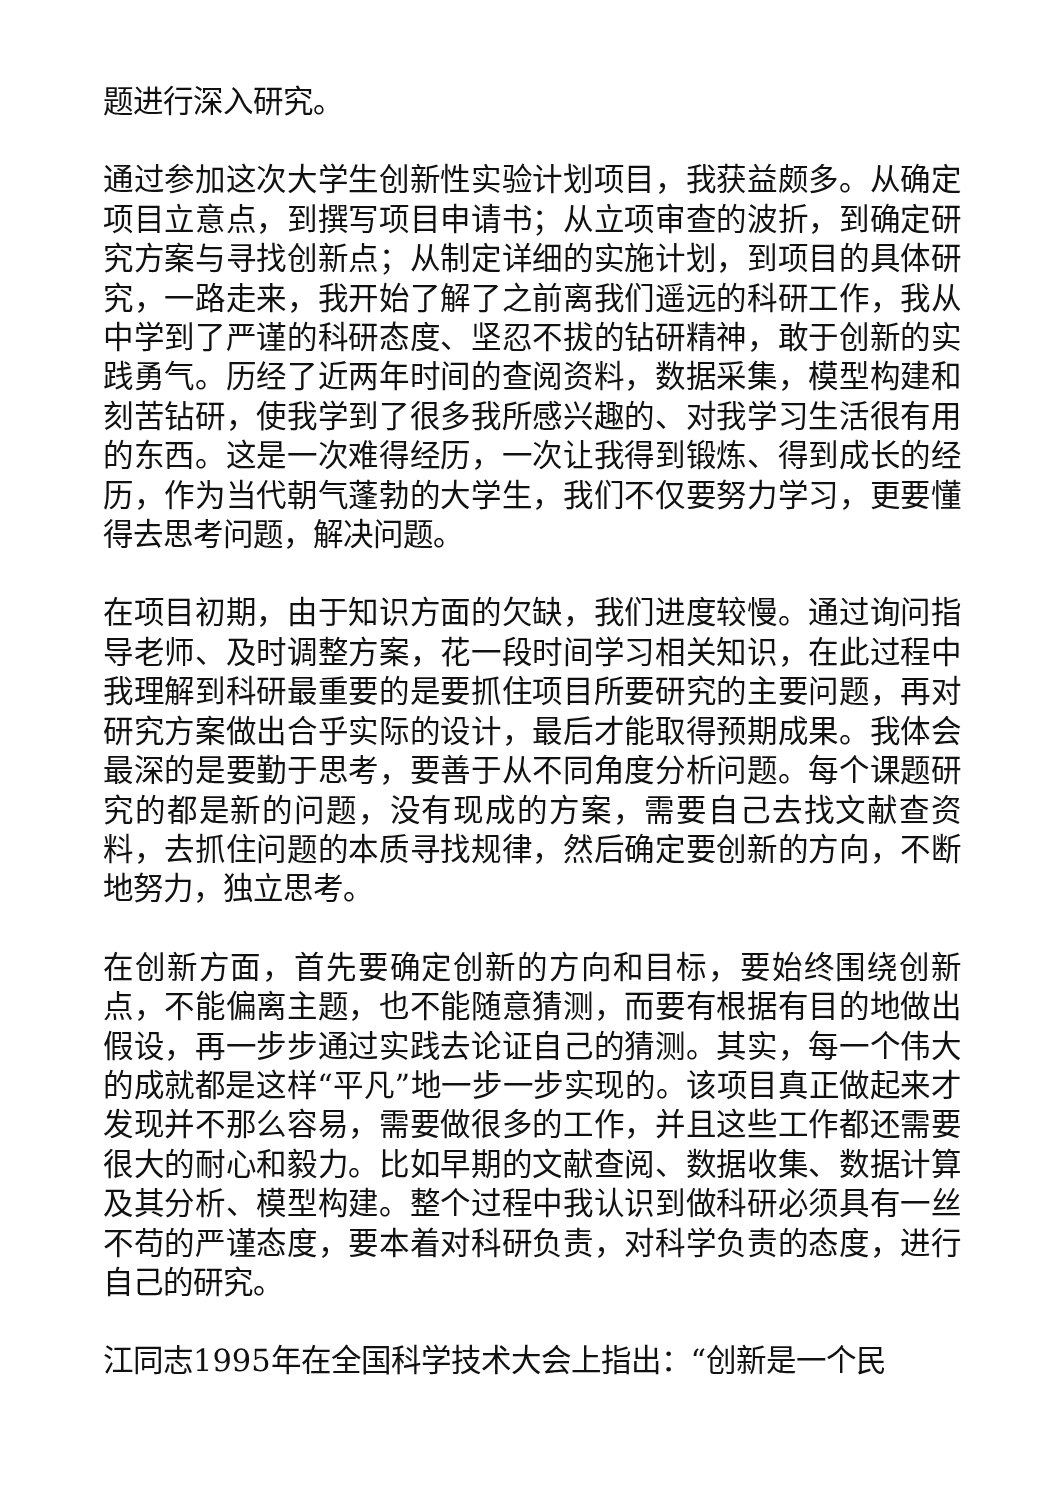题进行深入研究。
通过参加这次大学生创新性实验计划项目，我获益颇多。从确定项目立意点，到撰写项目申请书；从立项审查的波折，到确定研究方案与寻找创新点；从制定详细的实施计划，到项目的具体研究，一路走来，我开始了解了之前离我们遥远的科研工作，我从中学到了严谨的科研态度、坚忍不拔的钻研精神，敢于创新的实践勇气。历经了近两年时间的查阅资料，数据采集，模型构建和刻苦钻研，使我学到了很多我所感兴趣的、对我学习生活很有用的东西。这是一次难得经历，一次让我得到锻炼、得到成长的经历，作为当代朝气蓬勃的大学生，我们不仅要努力学习，更要懂得去思考问题，解决问题。
在项目初期，由于知识方面的欠缺，我们进度较慢。通过询问指导老师、及时调整方案，花一段时间学习相关知识，在此过程中我理解到科研最重要的是要抓住项目所要研究的主要问题，再对研究方案做出合乎实际的设计，最后才能取得预期成果。我体会最深的是要勤于思考，要善于从不同角度分析问题。每个课题研究的都是新的问题，没有现成的方案，需要自己去找文献查资料，去抓住问题的本质寻找规律，然后确定要创新的方向，不断地努力，独立思考。
在创新方面，首先要确定创新的方向和目标，要始终围绕创新点，不能偏离主题，也不能随意猜测，而要有根据有目的地做出假设，再一步步通过实践去论证自己的猜测。其实，每一个伟大的成就都是这样“平凡”地一步一步实现的。该项目真正做起来才发现并不那么容易，需要做很多的工作，并且这些工作都还需要很大的耐心和毅力。比如早期的文献查阅、数据收集、数据计算及其分析、模型构建。整个过程中我认识到做科研必须具有一丝不苟的严谨态度，要本着对科研负责，对科学负责的态度，进行自己的研究。
江同志1995年在全国科学技术大会上指出：“创新是一个民